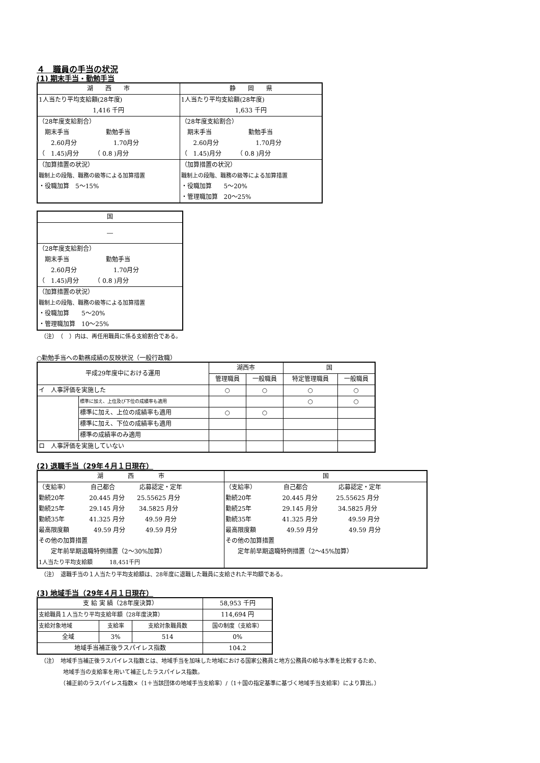４　職員の手当の状況
(1) 期末手当・勤勉手当
| 湖 西 市 | 静 岡 県 |
| --- | --- |
| 1人当たり平均支給額(28年度) 1,416 千円 | 1人当たり平均支給額(28年度) 1,633 千円 |
| （28年度支給割合） 期末手当 勤勉手当 2.60月分 1.70月分 （ 1.45)月分 （ 0.8 )月分 | （28年度支給割合） 期末手当 勤勉手当 2.60月分 1.70月分 （ 1.45)月分 （ 0.8 )月分 |
| （加算措置の状況） 職制上の段階、職務の級等による加算措置 ・役職加算 5～15% | （加算措置の状況） 職制上の段階、職務の級等による加算措置 ・役職加算 5～20% ・管理職加算 20～25% |
| 国 |
| --- |
| ― |
| （28年度支給割合） 期末手当 勤勉手当 2.60月分 1.70月分 （ 1.45)月分 （ 0.8 )月分 |
| （加算措置の状況） 職制上の段階、職務の級等による加算措置 ・役職加算 5～20% ・管理職加算 10～25% |
（注）　（　）内は、再任用職員に係る支給割合である。
○勤勉手当への勤務成績の反映状況（一般行政職）
| 平成29年度中における運用 | | 湖西市 | | 国 | |
| --- | --- | --- | --- | --- | --- |
| | | 管理職員 | 一般職員 | 特定管理職員 | 一般職員 |
| イ 人事評価を実施した | | ○ | ○ | ○ | ○ |
| | 標準に加え、上位及び下位の成績率も適用 | | | ○ | ○ |
| | 標準に加え、上位の成績率も適用 | ○ | ○ | | |
| | 標準に加え、下位の成績率も適用 | | | | |
| | 標準の成績率のみ適用 | | | | |
| ロ 人事評価を実施していない | | | | | |
(2) 退職手当（29年４月１日現在）
| 湖 西 市 | 国 |
| --- | --- |
| （支給率） 自己都合 応募認定・定年 勤続20年 20.445 月分 25.55625 月分 勤続25年 29.145 月分 34.5825 月分 勤続35年 41.325 月分 49.59 月分 最高限度額 49.59 月分 49.59 月分 その他の加算措置 定年前早期退職特例措置（2～30%加算） 1人当たり平均支給額 18,451千円 | （支給率） 自己都合 応募認定・定年 勤続20年 20.445 月分 25.55625 月分 勤続25年 29.145 月分 34.5825 月分 勤続35年 41.325 月分 49.59 月分 最高限度額 49.59 月分 49.59 月分 その他の加算措置 定年前早期退職特例措置（2～45%加算） |
（注）　退職手当の１人当たり平均支給額は、28年度に退職した職員に支給された平均額である。
(3) 地域手当（29年４月１日現在）
| 支 給 実 績（28年度決算） | | | 58,953 千円 |
| 支給職員１人当たり平均支給年額（28年度決算） | | | 114,694 円 |
| 支給対象地域 | 支給率 | 支給対象職員数 | 国の制度（支給率） |
| 全域 | 3% | 514 | 0% |
| 地域手当補正後ラスパイレス指数 | | | 104.2 |
（注）　地域手当補正後ラスパイレス指数とは、地域手当を加味した地域における国家公務員と地方公務員の給与水準を比較するため、
　　　　地域手当の支給率を用いて補正したラスパイレス指数。
　　　　（補正前のラスパイレス指数×（1＋当該団体の地域手当支給率）/（1＋国の指定基準に基づく地域手当支給率）により算出。）